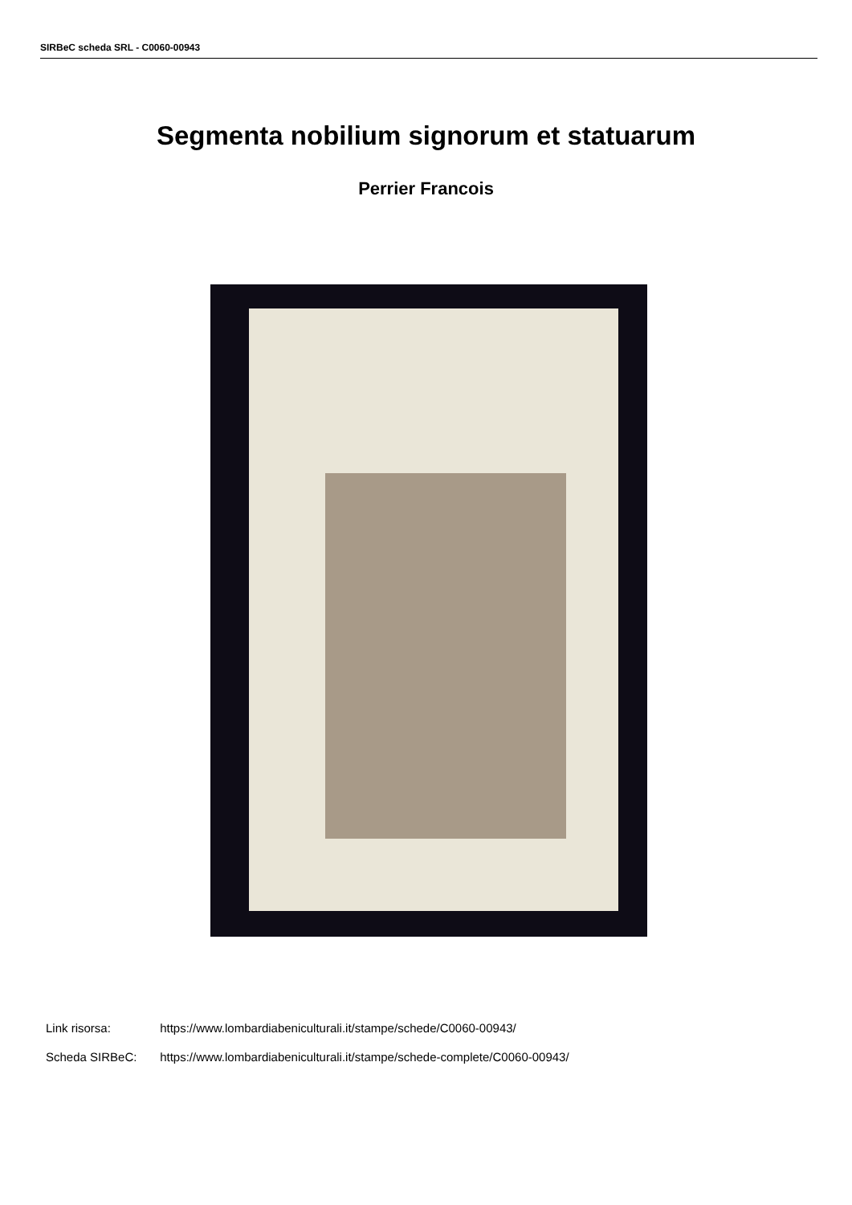SIRBeC scheda SRL - C0060-00943
Segmenta nobilium signorum et statuarum
Perrier Francois
Link risorsa: https://www.lombardiabeniculturali.it/stampe/schede/C0060-00943/
Scheda SIRBeC: https://www.lombardiabeniculturali.it/stampe/schede-complete/C0060-00943/